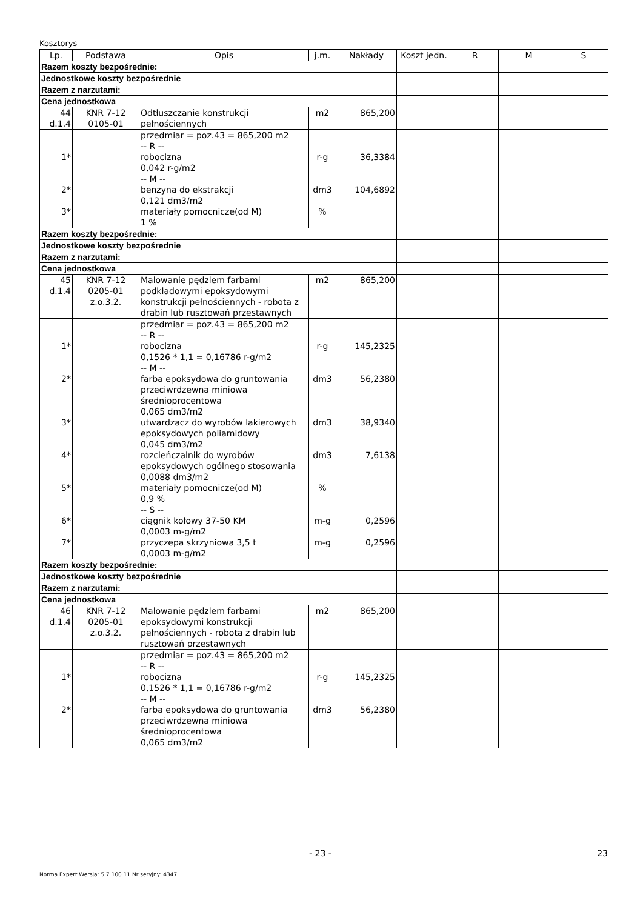Kosztorys
| Lp. | Podstawa | Opis | j.m. | Nakłady | Koszt jedn. | R | M | S |
| --- | --- | --- | --- | --- | --- | --- | --- | --- |
| Razem koszty bezpośrednie: | | | | | | | | |
| Jednostkowe koszty bezpośrednie | | | | | | | | |
| Razem z narzutami: | | | | | | | | |
| Cena jednostkowa | | | | | | | | |
| 44 d.1.4 | KNR 7-12 0105-01 | Odtłuszczanie konstrukcji pełnościennych | m2 | 865,200 | | | | |
| 1* 2* 3* | | przedmiar = poz.43 = 865,200 m2 -- R -- robocizna 0,042 r-g/m2 -- M -- benzyna do ekstrakcji 0,121 dm3/m2 materiały pomocnicze(od M) 1 % | r-g dm3 % | 36,3384 104,6892 | | | | |
| Razem koszty bezpośrednie: | | | | | | | | |
| Jednostkowe koszty bezpośrednie | | | | | | | | |
| Razem z narzutami: | | | | | | | | |
| Cena jednostkowa | | | | | | | | |
| 45 d.1.4 | KNR 7-12 0205-01 z.o.3.2. | Malowanie pędzlem farbami podkładowymi epoksydowymi konstrukcji pełnościennych - robota z drabin lub rusztowań przestawnych | m2 | 865,200 | | | | |
| 1* 2* 3* 4* 5* 6* 7* | | przedmiar = poz.43 = 865,200 m2 -- R -- robocizna 0,1526 * 1,1 = 0,16786 r-g/m2 -- M -- farba epoksydowa do gruntowania przeciwrdzewna miniowa średnioprocentowa 0,065 dm3/m2 utwardzacz do wyrobów lakierowych epoksydowych poliamidowy 0,045 dm3/m2 rozcieńczalnik do wyrobów epoksydowych ogólnego stosowania 0,0088 dm3/m2 materiały pomocnicze(od M) 0,9 % -- S -- ciągnik kołowy 37-50 KM 0,0003 m-g/m2 przyczepa skrzyniowa 3,5 t 0,0003 m-g/m2 | r-g dm3 dm3 dm3 % m-g m-g | 145,2325 56,2380 38,9340 7,6138 0,2596 0,2596 | | | | |
| Razem koszty bezpośrednie: | | | | | | | | |
| Jednostkowe koszty bezpośrednie | | | | | | | | |
| Razem z narzutami: | | | | | | | | |
| Cena jednostkowa | | | | | | | | |
| 46 d.1.4 | KNR 7-12 0205-01 z.o.3.2. | Malowanie pędzlem farbami epoksydowymi konstrukcji pełnościennych - robota z drabin lub rusztowań przestawnych | m2 | 865,200 | | | | |
| 1* 2* | | przedmiar = poz.43 = 865,200 m2 -- R -- robocizna 0,1526 * 1,1 = 0,16786 r-g/m2 -- M -- farba epoksydowa do gruntowania przeciwrdzewna miniowa średnioprocentowa 0,065 dm3/m2 | r-g dm3 | 145,2325 56,2380 | | | | |
- 23 - 23
Norma Expert Wersja: 5.7.100.11 Nr seryjny: 4347